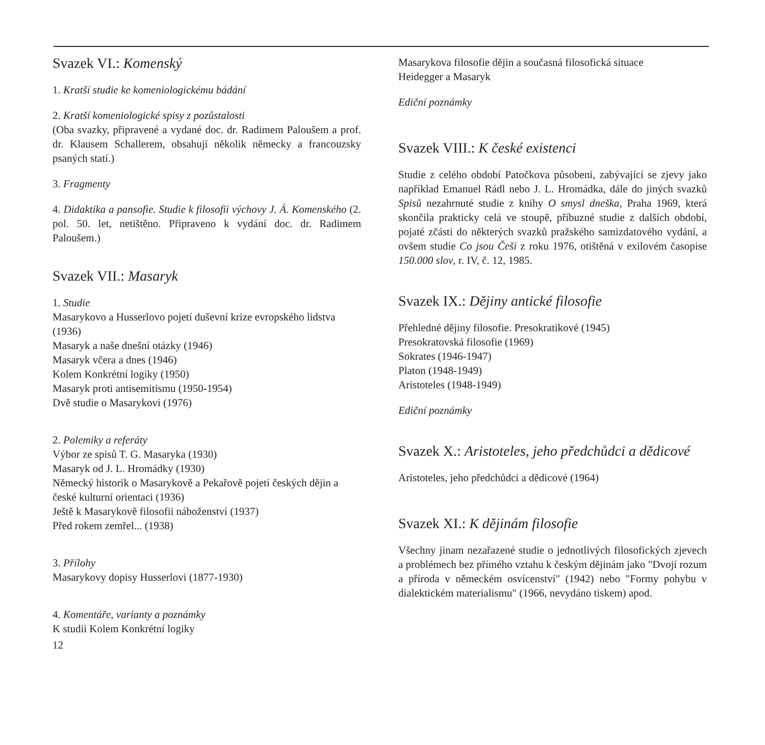Svazek VI.: Komenský
1. Kratší studie ke komeniologickému bádání
2. Kratší komeniologické spisy z pozůstalosti
(Oba svazky, připravené a vydané doc. dr. Radimem Paloušem a prof. dr. Klausem Schallerem, obsahují několik německy a francouzsky psaných statí.)
3. Fragmenty
4. Didaktika a pansofie. Studie k filosofii výchovy J. Á. Komenského (2. pol. 50. let, netištěno. Připraveno k vydání doc. dr. Radimem Paloušem.)
Svazek VII.: Masaryk
1. Studie
Masarykovo a Husserlovo pojetí duševní krize evropského lidstva (1936)
Masaryk a naše dnešní otázky (1946)
Masaryk včera a dnes (1946)
Kolem Konkrétní logiky (1950)
Masaryk proti antisemitismu (1950-1954)
Dvě studie o Masarykovi (1976)
2. Polemiky a referáty
Výbor ze spisů T. G. Masaryka (1930)
Masaryk od J. L. Hromádky (1930)
Německý historik o Masarykově a Pekařově pojetí českých dějin a české kulturní orientaci (1936)
Ještě k Masarykově filosofii náboženství (1937)
Před rokem zemřel... (1938)
3. Přílohy
Masarykovy dopisy Husserlovi (1877-1930)
4. Komentáře, varianty a poznámky
K studii Kolem Konkrétní logiky
12
Masarykova filosofie dějin a současná filosofická situace
Heidegger a Masaryk
Ediční poznámky
Svazek VIII.: K české existenci
Studie z celého období Patočkova působení, zabývající se zjevy jako například Emanuel Rádl nebo J. L. Hromádka, dále do jiných svazků Spisů nezahrnuté studie z knihy O smysl dneška, Praha 1969, která skončila prakticky celá ve stoupě, příbuzné studie z dalších období, pojaté zčásti do některých svazků pražského samizdatového vydání, a ovšem studie Co jsou Češi z roku 1976, otištěná v exilovém časopise 150.000 slov, r. IV, č. 12, 1985.
Svazek IX.: Dějiny antické filosofie
Přehledné dějiny filosofie. Presokratikové (1945)
Presokratovská filosofie (1969)
Sokrates (1946-1947)
Platon (1948-1949)
Aristoteles (1948-1949)
Ediční poznámky
Svazek X.: Aristoteles, jeho předchůdci a dědicové
Aristoteles, jeho předchůdci a dědicové (1964)
Svazek XI.: K dějinám filosofie
Všechny jinam nezařazené studie o jednotlivých filosofických zjevech a problémech bez přímého vztahu k českým dějinám jako "Dvojí rozum a příroda v německém osvícenství" (1942) nebo "Formy pohybu v dialektickém materialismu" (1966, nevydáno tiskem) apod.